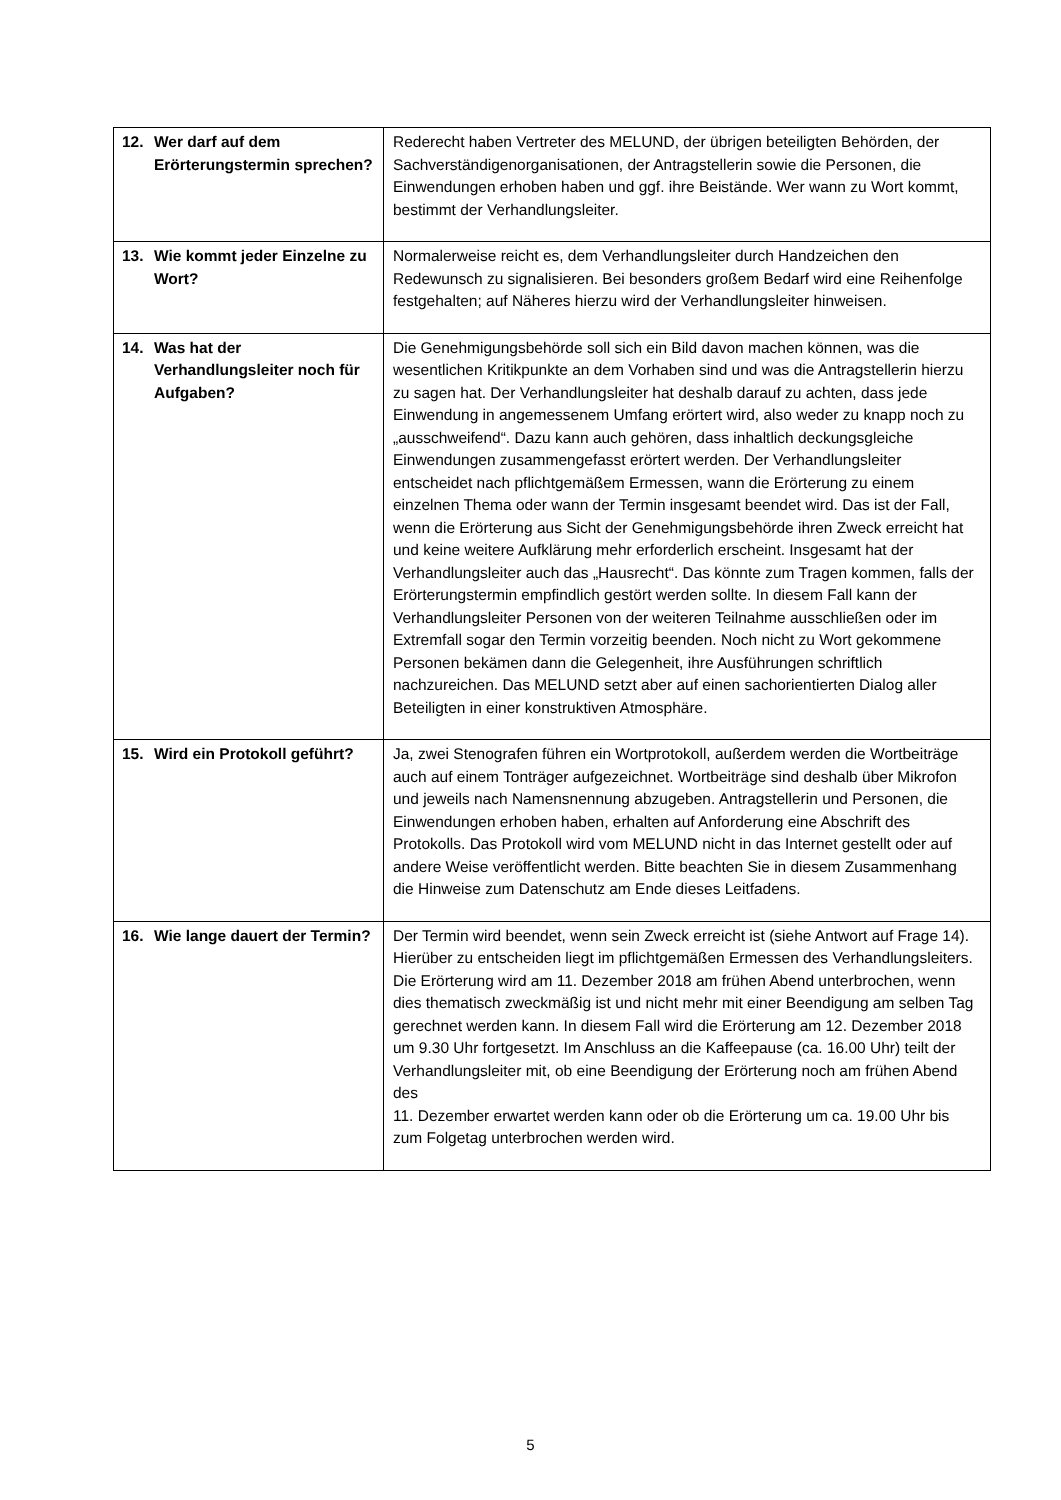| 12. Wer darf auf dem Erörterungstermin sprechen? | Rederecht haben Vertreter des MELUND, der übrigen beteiligten Behörden, der Sachverständigenorganisationen, der Antragstellerin sowie die Personen, die Einwendungen erhoben haben und ggf. ihre Beistände. Wer wann zu Wort kommt, bestimmt der Verhandlungsleiter. |
| 13. Wie kommt jeder Einzelne zu Wort? | Normalerweise reicht es, dem Verhandlungsleiter durch Handzeichen den Redewunsch zu signalisieren. Bei besonders großem Bedarf wird eine Reihenfolge festgehalten; auf Näheres hierzu wird der Verhandlungsleiter hinweisen. |
| 14. Was hat der Verhandlungsleiter noch für Aufgaben? | Die Genehmigungsbehörde soll sich ein Bild davon machen können, was die wesentlichen Kritikpunkte an dem Vorhaben sind und was die Antragstellerin hierzu zu sagen hat. Der Verhandlungsleiter hat deshalb darauf zu achten, dass jede Einwendung in angemessenem Umfang erörtert wird, also weder zu knapp noch zu „ausschweifend“. Dazu kann auch gehören, dass inhaltlich deckungsgleiche Einwendungen zusammengefasst erörtert werden. Der Verhandlungsleiter entscheidet nach pflichtgemäßem Ermessen, wann die Erörterung zu einem einzelnen Thema oder wann der Termin insgesamt beendet wird. Das ist der Fall, wenn die Erörterung aus Sicht der Genehmigungsbehörde ihren Zweck erreicht hat und keine weitere Aufklärung mehr erforderlich erscheint. Insgesamt hat der Verhandlungsleiter auch das „Hausrecht“. Das könnte zum Tragen kommen, falls der Erörterungstermin empfindlich gestört werden sollte. In diesem Fall kann der Verhandlungsleiter Personen von der weiteren Teilnahme ausschließen oder im Extremfall sogar den Termin vorzeitig beenden. Noch nicht zu Wort gekommene Personen bekämen dann die Gelegenheit, ihre Ausführungen schriftlich nachzureichen. Das MELUND setzt aber auf einen sachorientierten Dialog aller Beteiligten in einer konstruktiven Atmosphäre. |
| 15. Wird ein Protokoll geführt? | Ja, zwei Stenografen führen ein Wortprotokoll, außerdem werden die Wortbeiträge auch auf einem Tonträger aufgezeichnet. Wortbeiträge sind deshalb über Mikrofon und jeweils nach Namensnennung abzugeben. Antragstellerin und Personen, die Einwendungen erhoben haben, erhalten auf Anforderung eine Abschrift des Protokolls. Das Protokoll wird vom MELUND nicht in das Internet gestellt oder auf andere Weise veröffentlicht werden. Bitte beachten Sie in diesem Zusammenhang die Hinweise zum Datenschutz am Ende dieses Leitfadens. |
| 16. Wie lange dauert der Termin? | Der Termin wird beendet, wenn sein Zweck erreicht ist (siehe Antwort auf Frage 14). Hierüber zu entscheiden liegt im pflichtgemäßen Ermessen des Verhandlungsleiters. Die Erörterung wird am 11. Dezember 2018 am frühen Abend unterbrochen, wenn dies thematisch zweckmäßig ist und nicht mehr mit einer Beendigung am selben Tag gerechnet werden kann. In diesem Fall wird die Erörterung am 12. Dezember 2018 um 9.30 Uhr fortgesetzt. Im Anschluss an die Kaffeepause (ca. 16.00 Uhr) teilt der Verhandlungsleiter mit, ob eine Beendigung der Erörterung noch am frühen Abend des 11. Dezember erwartet werden kann oder ob die Erörterung um ca. 19.00 Uhr bis zum Folgetag unterbrochen werden wird. |
5